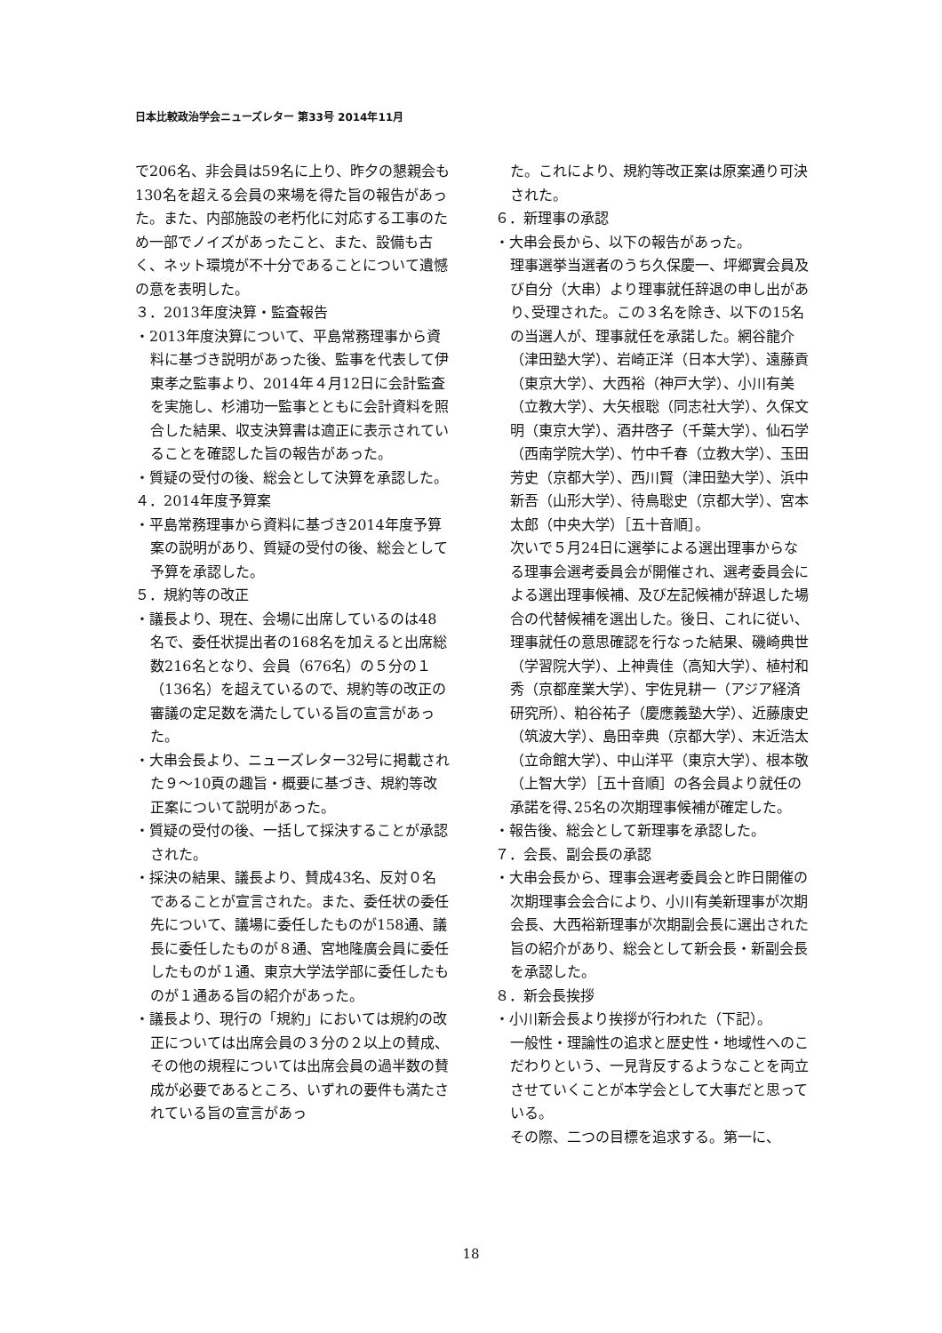日本比較政治学会ニューズレター 第33号 2014年11月
で206名、非会員は59名に上り、昨夕の懇親会も130名を超える会員の来場を得た旨の報告があった。また、内部施設の老朽化に対応する工事のため一部でノイズがあったこと、また、設備も古く、ネット環境が不十分であることについて遺憾の意を表明した。
３．2013年度決算・監査報告
・2013年度決算について、平島常務理事から資料に基づき説明があった後、監事を代表して伊東孝之監事より、2014年４月12日に会計監査を実施し、杉浦功一監事とともに会計資料を照合した結果、収支決算書は適正に表示されていることを確認した旨の報告があった。
・質疑の受付の後、総会として決算を承認した。
４．2014年度予算案
・平島常務理事から資料に基づき2014年度予算案の説明があり、質疑の受付の後、総会として予算を承認した。
５．規約等の改正
・議長より、現在、会場に出席しているのは48名で、委任状提出者の168名を加えると出席総数216名となり、会員（676名）の５分の１（136名）を超えているので、規約等の改正の審議の定足数を満たしている旨の宣言があった。
・大串会長より、ニューズレター32号に掲載された９～10頁の趣旨・概要に基づき、規約等改正案について説明があった。
・質疑の受付の後、一括して採決することが承認された。
・採決の結果、議長より、賛成43名、反対０名であることが宣言された。また、委任状の委任先について、議場に委任したものが158通、議長に委任したものが８通、宮地隆廣会員に委任したものが１通、東京大学法学部に委任したものが１通ある旨の紹介があった。
・議長より、現行の「規約」においては規約の改正については出席会員の３分の２以上の賛成、その他の規程については出席会員の過半数の賛成が必要であるところ、いずれの要件も満たされている旨の宣言があっ
た。これにより、規約等改正案は原案通り可決された。
６．新理事の承認
・大串会長から、以下の報告があった。
理事選挙当選者のうち久保慶一、坪郷實会員及び自分（大串）より理事就任辞退の申し出があり､受理された。この３名を除き、以下の15名の当選人が、理事就任を承諾した。網谷龍介（津田塾大学）、岩崎正洋（日本大学）、遠藤貢（東京大学）、大西裕（神戸大学）、小川有美（立教大学）、大矢根聡（同志社大学）、久保文明（東京大学）、酒井啓子（千葉大学）、仙石学（西南学院大学）、竹中千春（立教大学）、玉田芳史（京都大学）、西川賢（津田塾大学）、浜中新吾（山形大学）、待鳥聡史（京都大学）、宮本太郎（中央大学）［五十音順］。
次いで５月24日に選挙による選出理事からなる理事会選考委員会が開催され、選考委員会による選出理事候補、及び左記候補が辞退した場合の代替候補を選出した。後日、これに従い、理事就任の意思確認を行なった結果、磯崎典世（学習院大学）、上神貴佳（高知大学）、植村和秀（京都産業大学）、宇佐見耕一（アジア経済研究所）、粕谷祐子（慶應義塾大学）、近藤康史（筑波大学）、島田幸典（京都大学）、末近浩太（立命館大学）、中山洋平（東京大学）、根本敬（上智大学）［五十音順］の各会員より就任の承諾を得､25名の次期理事候補が確定した。
・報告後、総会として新理事を承認した。
７．会長、副会長の承認
・大串会長から、理事会選考委員会と昨日開催の次期理事会会合により、小川有美新理事が次期会長、大西裕新理事が次期副会長に選出された旨の紹介があり、総会として新会長・新副会長を承認した。
８．新会長挨拶
・小川新会長より挨拶が行われた（下記）。
一般性・理論性の追求と歴史性・地域性へのこだわりという、一見背反するようなことを両立させていくことが本学会として大事だと思っている。
その際、二つの目標を追求する。第一に、
18